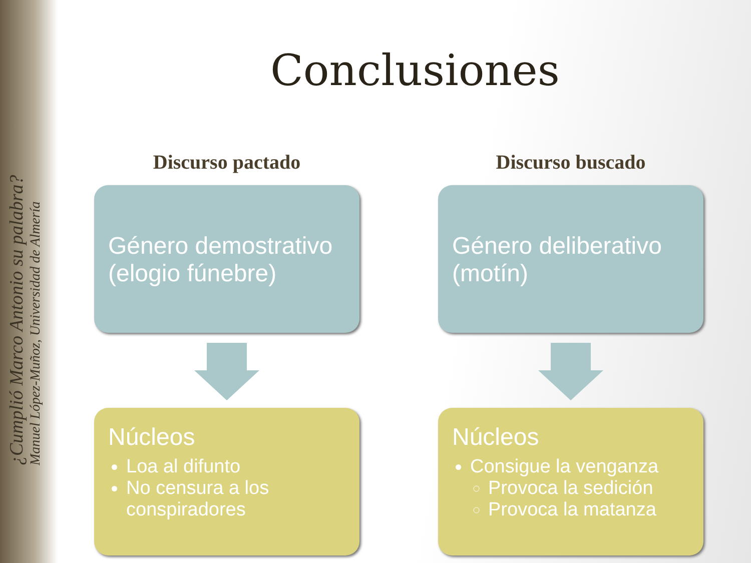¿Cumplió Marco Antonio su palabra?
Manuel López-Muñoz, Universidad de Almería
Conclusiones
Discurso pactado
Género demostrativo (elogio fúnebre)
Núcleos
Loa al difunto
No censura a los conspiradores
Discurso buscado
Género deliberativo (motín)
Núcleos
Consigue la venganza
Provoca la sedición
Provoca la matanza